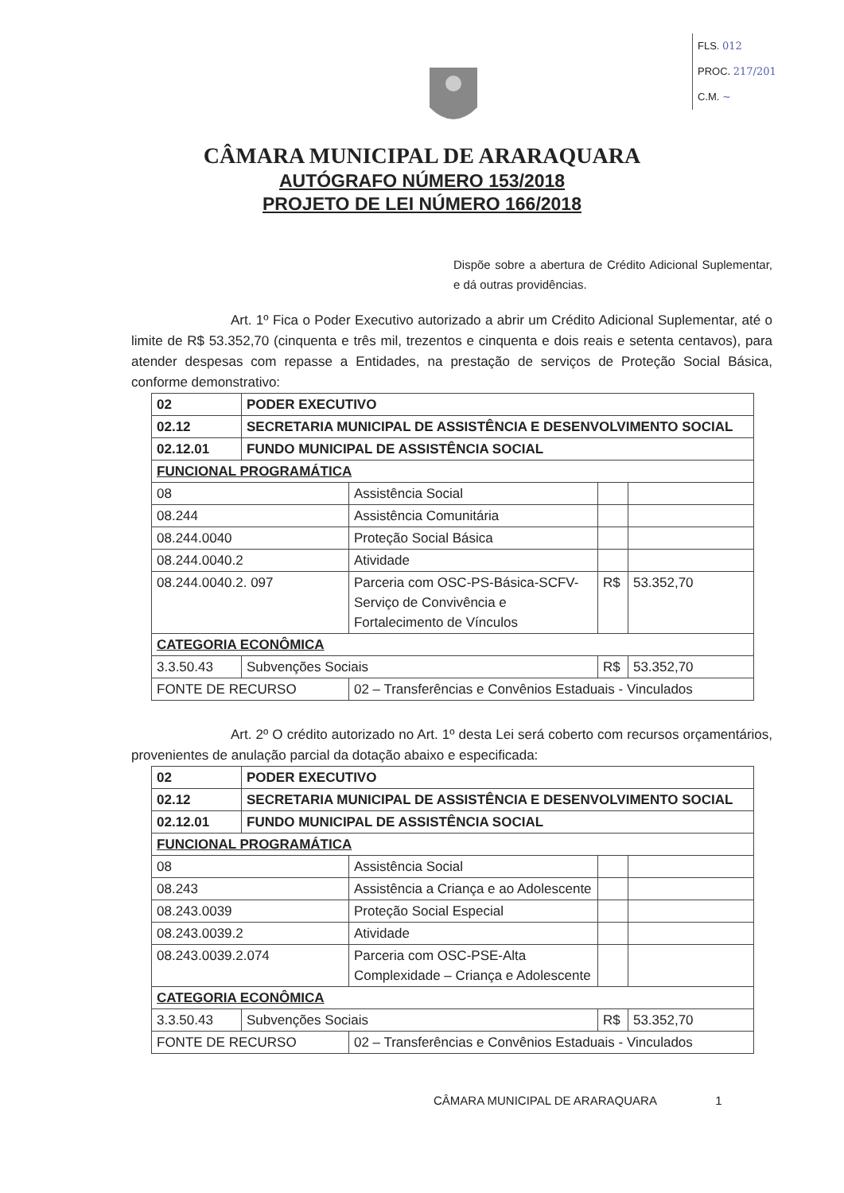FLS. 012
PROC. 217/201
C.M. ~
CÂMARA MUNICIPAL DE ARARAQUARA
AUTÓGRAFO NÚMERO 153/2018
PROJETO DE LEI NÚMERO 166/2018
Dispõe sobre a abertura de Crédito Adicional Suplementar, e dá outras providências.
Art. 1º Fica o Poder Executivo autorizado a abrir um Crédito Adicional Suplementar, até o limite de R$ 53.352,70 (cinquenta e três mil, trezentos e cinquenta e dois reais e setenta centavos), para atender despesas com repasse a Entidades, na prestação de serviços de Proteção Social Básica, conforme demonstrativo:
| 02 | PODER EXECUTIVO | | | |
| 02.12 | SECRETARIA MUNICIPAL DE ASSISTÊNCIA E DESENVOLVIMENTO SOCIAL | | | |
| 02.12.01 | FUNDO MUNICIPAL DE ASSISTÊNCIA SOCIAL | | | |
| FUNCIONAL PROGRAMÁTICA | | | | |
| 08 | | Assistência Social | | |
| 08.244 | | Assistência Comunitária | | |
| 08.244.0040 | | Proteção Social Básica | | |
| 08.244.0040.2 | | Atividade | | |
| 08.244.0040.2. 097 | | Parceria com OSC-PS-Básica-SCFV-Serviço de Convivência e Fortalecimento de Vínculos | R$ | 53.352,70 |
| CATEGORIA ECONÔMICA | | | | |
| 3.3.50.43 | Subvenções Sociais | | R$ | 53.352,70 |
| FONTE DE RECURSO | | 02 – Transferências e Convênios Estaduais - Vinculados | | |
Art. 2º O crédito autorizado no Art. 1º desta Lei será coberto com recursos orçamentários, provenientes de anulação parcial da dotação abaixo e especificada:
| 02 | PODER EXECUTIVO | | | |
| 02.12 | SECRETARIA MUNICIPAL DE ASSISTÊNCIA E DESENVOLVIMENTO SOCIAL | | | |
| 02.12.01 | FUNDO MUNICIPAL DE ASSISTÊNCIA SOCIAL | | | |
| FUNCIONAL PROGRAMÁTICA | | | | |
| 08 | | Assistência Social | | |
| 08.243 | | Assistência a Criança e ao Adolescente | | |
| 08.243.0039 | | Proteção Social Especial | | |
| 08.243.0039.2 | | Atividade | | |
| 08.243.0039.2.074 | | Parceria com OSC-PSE-Alta Complexidade – Criança e Adolescente | | |
| CATEGORIA ECONÔMICA | | | | |
| 3.3.50.43 | Subvenções Sociais | | R$ | 53.352,70 |
| FONTE DE RECURSO | | 02 – Transferências e Convênios Estaduais - Vinculados | | |
CÂMARA MUNICIPAL DE ARARAQUARA 1